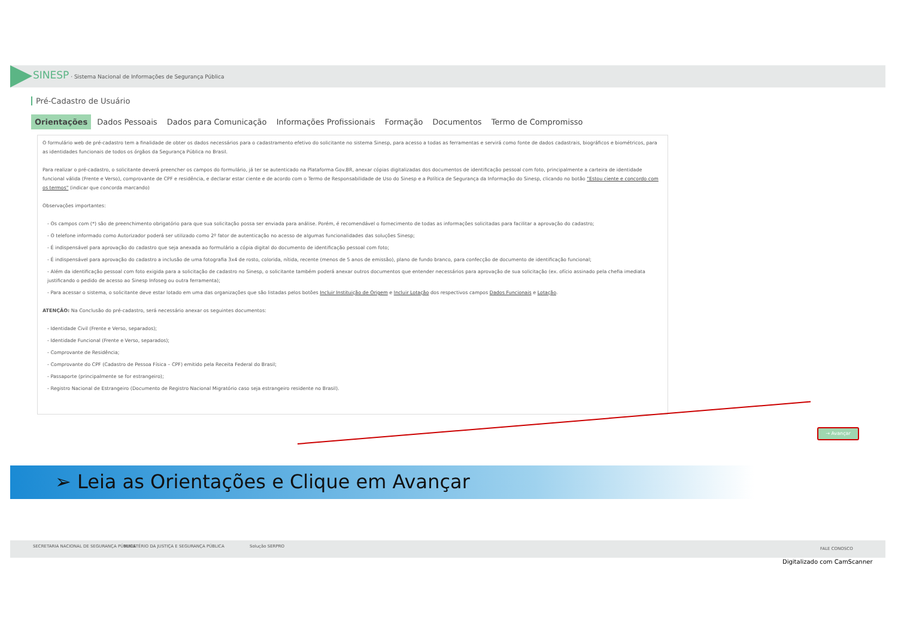SINESP · Sistema Nacional de Informações de Segurança Pública
Pré-Cadastro de Usuário
Orientações Dados Pessoais Dados para Comunicação Informações Profissionais Formação Documentos Termo de Compromisso
O formulário web de pré-cadastro tem a finalidade de obter os dados necessários para o cadastramento efetivo do solicitante no sistema Sinesp, para acesso a todas as ferramentas e servirá como fonte de dados cadastrais, biográficos e biométricos, para as identidades funcionais de todos os órgãos da Segurança Pública no Brasil.
Para realizar o pré-cadastro, o solicitante deverá preencher os campos do formulário, já ter se autenticado na Plataforma Gov.BR, anexar cópias digitalizadas dos documentos de identificação pessoal com foto, principalmente a carteira de identidade funcional válida (Frente e Verso), comprovante de CPF e residência, e declarar estar ciente e de acordo com o Termo de Responsabilidade de Uso do Sinesp e a Política de Segurança da Informação do Sinesp, clicando no botão "Estou ciente e concordo com os termos" (indicar que concorda marcando)
Observações importantes:
- Os campos com (*) são de preenchimento obrigatório para que sua solicitação possa ser enviada para análise. Porém, é recomendável o fornecimento de todas as informações solicitadas para facilitar a aprovação do cadastro;
- O telefone informado como Autorizador poderá ser utilizado como 2º fator de autenticação no acesso de algumas funcionalidades das soluções Sinesp;
- É indispensável para aprovação do cadastro que seja anexada ao formulário a cópia digital do documento de identificação pessoal com foto;
- É indispensável para aprovação do cadastro a inclusão de uma fotografia 3x4 de rosto, colorida, nítida, recente (menos de 5 anos de emissão), plano de fundo branco, para confecção de documento de identificação funcional;
- Além da identificação pessoal com foto exigida para a solicitação de cadastro no Sinesp, o solicitante também poderá anexar outros documentos que entender necessários para aprovação de sua solicitação (ex. ofício assinado pela chefia imediata justificando o pedido de acesso ao Sinesp Infoseg ou outra ferramenta);
- Para acessar o sistema, o solicitante deve estar lotado em uma das organizações que são listadas pelos botões Incluir Instituição de Origem e Incluir Lotação dos respectivos campos Dados Funcionais e Lotação.
ATENÇÃO: Na Conclusão do pré-cadastro, será necessário anexar os seguintes documentos:
- Identidade Civil (Frente e Verso, separados);
- Identidade Funcional (Frente e Verso, separados);
- Comprovante de Residência;
- Comprovante do CPF (Cadastro de Pessoa Física – CPF) emitido pela Receita Federal do Brasil;
- Passaporte (principalmente se for estrangeiro);
- Registro Nacional de Estrangeiro (Documento de Registro Nacional Migratório caso seja estrangeiro residente no Brasil).
→ Avançar
➢ Leia as Orientações e Clique em Avançar
SECRETARIA NACIONAL DE SEGURANÇA PÚBLICA MINISTÉRIO DA JUSTIÇA E SEGURANÇA PÚBLICA Solução SERPRO FALE CONOSCO
Digitalizado com CamScanner